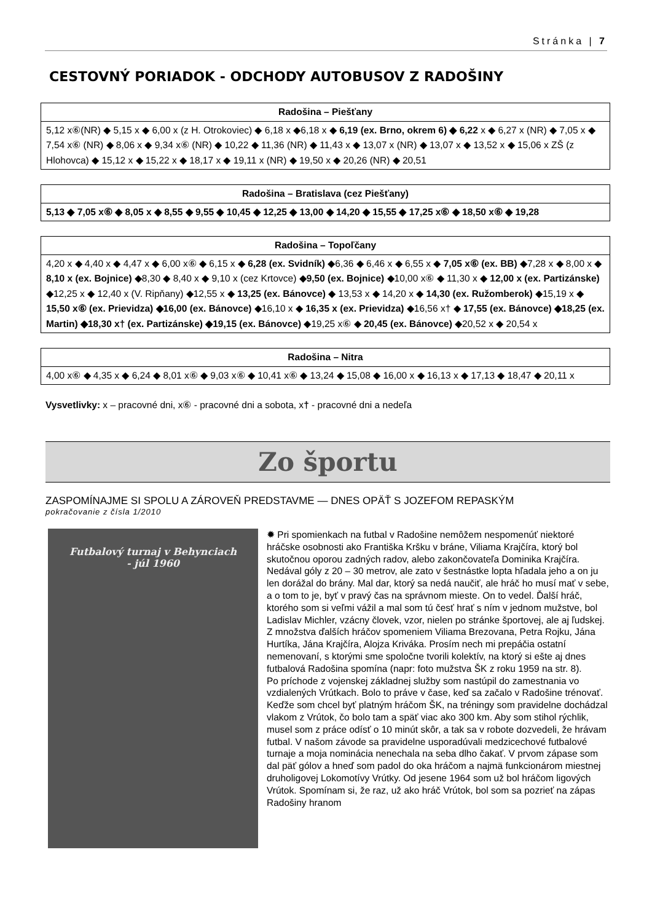Stránka | 7
CESTOVNÝ PORIADOK - ODCHODY AUTOBUSOV Z RADOŠINY
| Radošina – Piešťany |
| --- |
| 5,12 x⑥(NR) ◆ 5,15 x ◆ 6,00 x (z H. Otrokoviec) ◆ 6,18 x ◆6,18 x ◆ 6,19 (ex. Brno, okrem 6) ◆ 6,22 x ◆ 6,27 x (NR) ◆ 7,05 x ◆ 7,54 x⑥ (NR) ◆ 8,06 x ◆ 9,34 x⑥ (NR) ◆ 10,22 ◆ 11,36 (NR) ◆ 11,43 x ◆ 13,07 x (NR) ◆ 13,07 x ◆ 13,52 x ◆ 15,06 x ZŠ (z Hlohovca) ◆ 15,12 x ◆ 15,22 x ◆ 18,17 x ◆ 19,11 x (NR) ◆ 19,50 x ◆ 20,26 (NR) ◆ 20,51 |
| Radošina – Bratislava (cez Piešťany) |
| --- |
| 5,13 ◆ 7,05 x⑥ ◆ 8,05 x ◆ 8,55 ◆ 9,55 ◆ 10,45 ◆ 12,25 ◆ 13,00 ◆ 14,20 ◆ 15,55 ◆ 17,25 x⑥ ◆ 18,50 x⑥ ◆ 19,28 |
| Radošina – Topoľčany |
| --- |
| 4,20 x ◆ 4,40 x ◆ 4,47 x ◆ 6,00 x⑥ ◆ 6,15 x ◆ 6,28 (ex. Svidník) ◆6,36 ◆ 6,46 x ◆ 6,55 x ◆ 7,05 x⑥ (ex. BB) ◆7,28 x ◆ 8,00 x ◆ 8,10 x (ex. Bojnice) ◆8,30 ◆ 8,40 x ◆ 9,10 x (cez Krtovce) ◆ 9,50 (ex. Bojnice) ◆10,00 x⑥ ◆ 11,30 x ◆ 12,00 x (ex. Partizánske) ◆12,25 x ◆ 12,40 x (V. Ripňany) ◆12,55 x ◆ 13,25 (ex. Bánovce) ◆ 13,53 x ◆ 14,20 x ◆ 14,30 (ex. Ružomberok) ◆15,19 x ◆ 15,50 x⑥ (ex. Prievidza) ◆16,00 (ex. Bánovce) ◆16,10 x ◆ 16,35 x (ex. Prievidza) ◆16,56 x† ◆ 17,55 (ex. Bánovce) ◆18,25 (ex. Martin) ◆18,30 x† (ex. Partizánske) ◆19,15 (ex. Bánovce) ◆19,25 x⑥ ◆ 20,45 (ex. Bánovce) ◆20,52 x ◆ 20,54 x |
| Radošina – Nitra |
| --- |
| 4,00 x⑥ ◆ 4,35 x ◆ 6,24 ◆ 8,01 x⑥ ◆ 9,03 x⑥ ◆ 10,41 x⑥ ◆ 13,24 ◆ 15,08 ◆ 16,00 x ◆ 16,13 x ◆ 17,13 ◆ 18,47 ◆ 20,11 x |
Vysvetlivky: x – pracovné dni, x⑥ - pracovné dni a sobota, x† - pracovné dni a nedeľa
Zo športu
ZASPOMÍNAJME SI SPOLU A ZÁROVEŇ PREDSTAVME — DNES OPÄŤ S JOZEFOM REPASKÝM
pokračovanie z čísla 1/2010
Futbalový turnaj v Behynciach
- júl 1960
✹ Pri spomienkach na futbal v Radošine nemôžem nespomenúť niektoré hráčske osobnosti ako Františka Kršku v bráne, Viliama Krajčíra, ktorý bol skutočnou oporou zadných radov, alebo zakončovateľa Dominika Krajčíra. Nedával góly z 20 – 30 metrov, ale zato v šestnástke lopta hľadala jeho a on ju len dorážal do brány. Mal dar, ktorý sa nedá naučiť, ale hráč ho musí mať v sebe, a o tom to je, byť v pravý čas na správnom mieste. On to vedel. Ďalší hráč, ktorého som si veľmi vážil a mal som tú česť hrať s ním v jednom mužstve, bol Ladislav Michler, vzácny človek, vzor, nielen po stránke športovej, ale aj ľudskej. Z množstva ďalších hráčov spomeniem Viliama Brezovana, Petra Rojku, Jána Hurtíka, Jána Krajčíra, Alojza Kriváka. Prosím nech mi prepáčia ostatní nemenovaní, s ktorými sme spoločne tvorili kolektív, na ktorý si ešte aj dnes futbalová Radošina spomína (napr: foto mužstva ŠK z roku 1959 na str. 8).
Po príchode z vojenskej základnej služby som nastúpil do zamestnania vo vzdialených Vrútkach. Bolo to práve v čase, keď sa začalo v Radošine trénovať. Keďže som chcel byť platným hráčom ŠK, na tréningy som pravidelne dochádzal vlakom z Vrútok, čo bolo tam a späť viac ako 300 km. Aby som stihol rýchlik, musel som z práce odísť o 10 minút skôr, a tak sa v robote dozvedeli, že hrávam futbal. V našom závode sa pravidelne usporadúvali medzicechové futbalové turnaje a moja nominácia nenechala na seba dlho čakať. V prvom zápase som dal päť gólov a hneď som padol do oka hráčom a najmä funkcionárom miestnej druholigovej Lokomotívy Vrútky. Od jesene 1964 som už bol hráčom ligových Vrútok. Spomínam si, že raz, už ako hráč Vrútok, bol som sa pozrieť na zápas Radošiny hranom